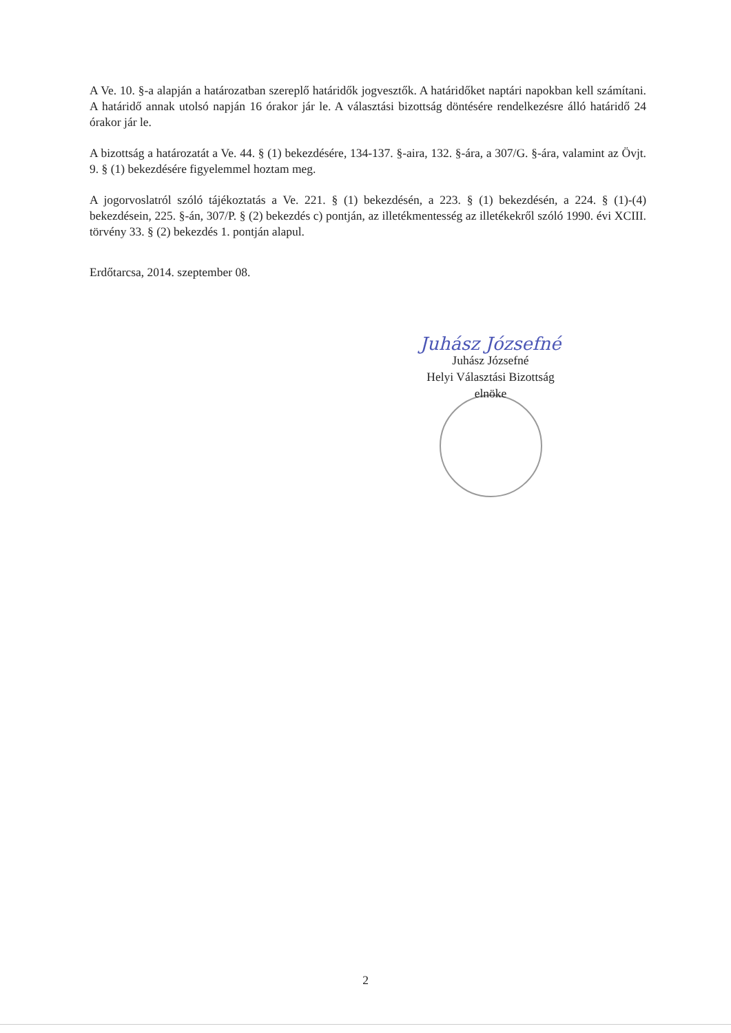A Ve. 10. §-a alapján a határozatban szereplő határidők jogvesztők. A határidőket naptári napokban kell számítani. A határidő annak utolsó napján 16 órakor jár le. A választási bizottság döntésére rendelkezésre álló határidő 24 órakor jár le.
A bizottság a határozatát a Ve. 44. § (1) bekezdésére, 134-137. §-aira, 132. §-ára, a 307/G. §-ára, valamint az Övjt. 9. § (1) bekezdésére figyelemmel hoztam meg.
A jogorvoslatról szóló tájékoztatás a Ve. 221. § (1) bekezdésén, a 223. § (1) bekezdésén, a 224. § (1)-(4) bekezdésein, 225. §-án, 307/P. § (2) bekezdés c) pontján, az illetékmentesség az illetékekről szóló 1990. évi XCIII. törvény 33. § (2) bekezdés 1. pontján alapul.
Erdőtarcsa, 2014. szeptember 08.
Juhász Józsefné
Juhász Józsefné
Helyi Választási Bizottság
elnöke
2